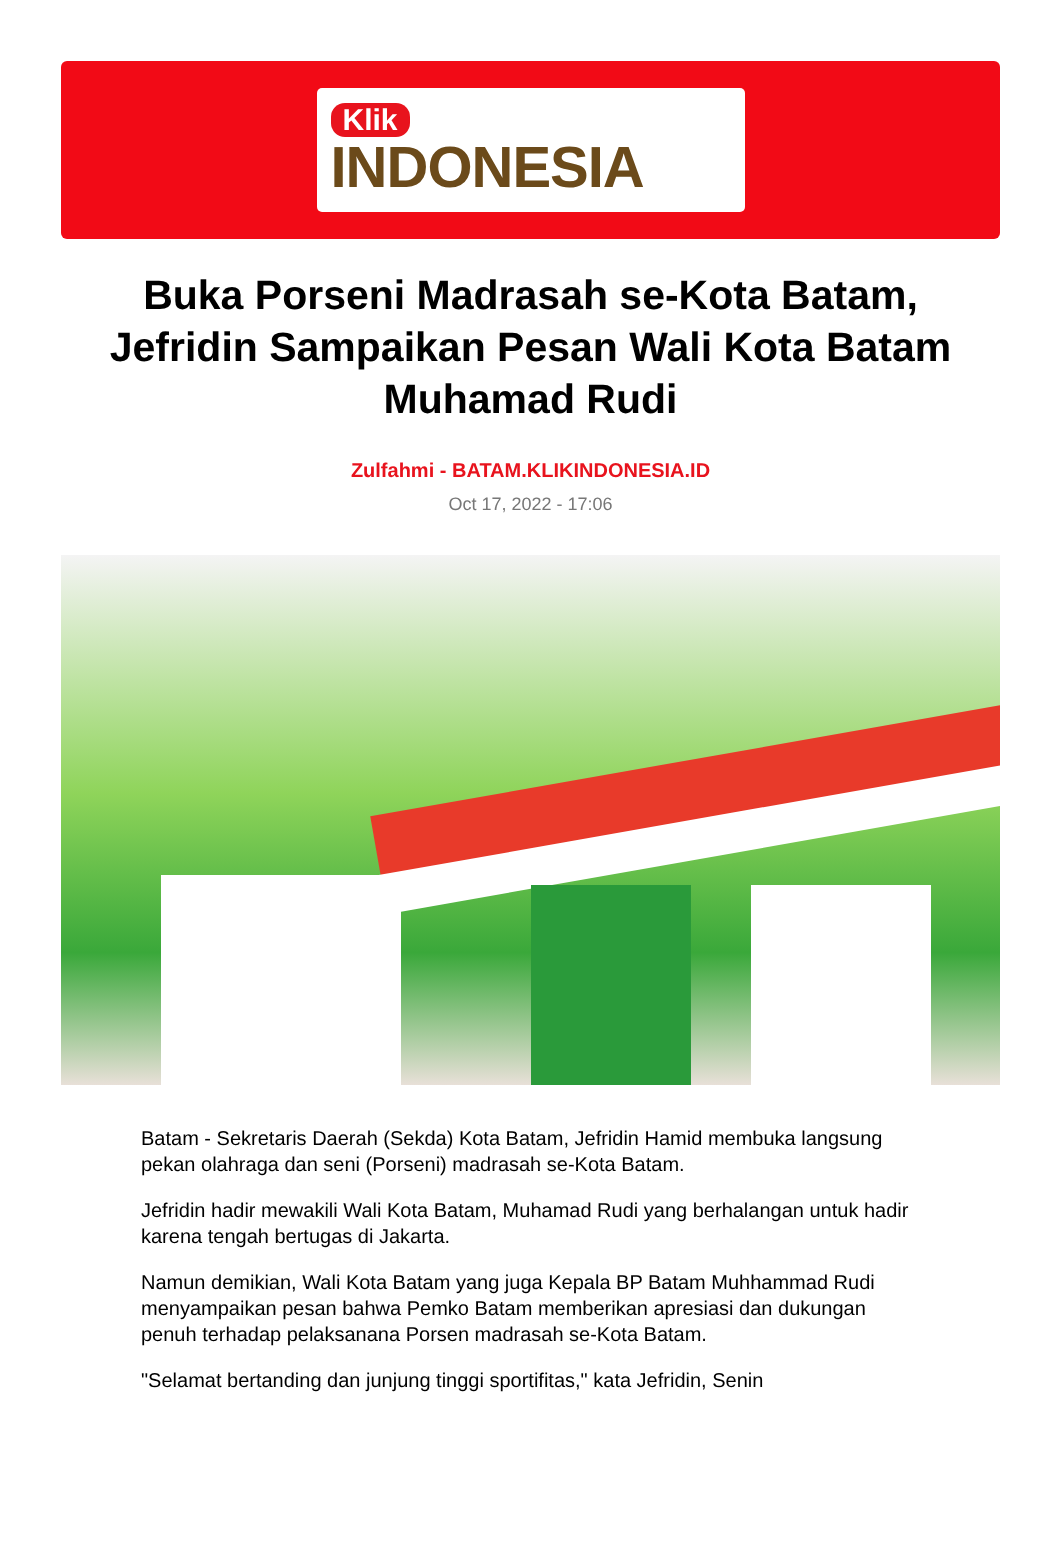Klik
INDONESIA
Buka Porseni Madrasah se-Kota Batam, Jefridin Sampaikan Pesan Wali Kota Batam Muhamad Rudi
Zulfahmi - BATAM.KLIKINDONESIA.ID
Oct 17, 2022 - 17:06
Batam - Sekretaris Daerah (Sekda) Kota Batam, Jefridin Hamid membuka langsung pekan olahraga dan seni (Porseni) madrasah se-Kota Batam.
Jefridin hadir mewakili Wali Kota Batam, Muhamad Rudi yang berhalangan untuk hadir karena tengah bertugas di Jakarta.
Namun demikian, Wali Kota Batam yang juga Kepala BP Batam Muhhammad Rudi menyampaikan pesan bahwa Pemko Batam memberikan apresiasi dan dukungan penuh terhadap pelaksanana Porsen madrasah se-Kota Batam.
"Selamat bertanding dan junjung tinggi sportifitas," kata Jefridin, Senin